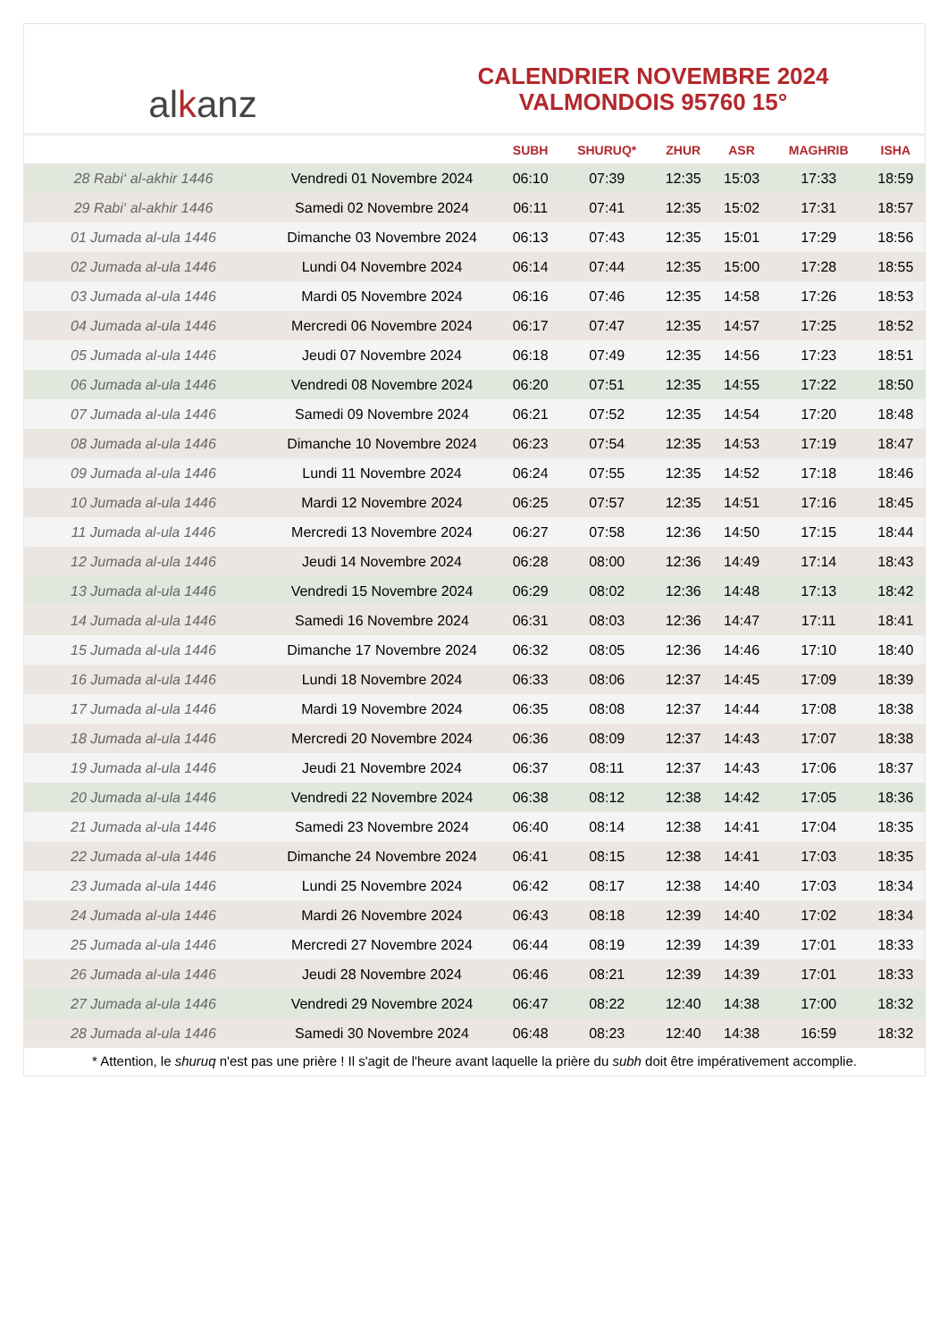al k anz
CALENDRIER NOVEMBRE 2024
VALMONDOIS 95760 15°
| | | SUBH | SHURUQ* | ZHUR | ASR | MAGHRIB | ISHA |
| --- | --- | --- | --- | --- | --- | --- | --- |
| 28 Rabi‘ al-akhir 1446 | Vendredi 01 Novembre 2024 | 06:10 | 07:39 | 12:35 | 15:03 | 17:33 | 18:59 |
| 29 Rabi‘ al-akhir 1446 | Samedi 02 Novembre 2024 | 06:11 | 07:41 | 12:35 | 15:02 | 17:31 | 18:57 |
| 01 Jumada al-ula 1446 | Dimanche 03 Novembre 2024 | 06:13 | 07:43 | 12:35 | 15:01 | 17:29 | 18:56 |
| 02 Jumada al-ula 1446 | Lundi 04 Novembre 2024 | 06:14 | 07:44 | 12:35 | 15:00 | 17:28 | 18:55 |
| 03 Jumada al-ula 1446 | Mardi 05 Novembre 2024 | 06:16 | 07:46 | 12:35 | 14:58 | 17:26 | 18:53 |
| 04 Jumada al-ula 1446 | Mercredi 06 Novembre 2024 | 06:17 | 07:47 | 12:35 | 14:57 | 17:25 | 18:52 |
| 05 Jumada al-ula 1446 | Jeudi 07 Novembre 2024 | 06:18 | 07:49 | 12:35 | 14:56 | 17:23 | 18:51 |
| 06 Jumada al-ula 1446 | Vendredi 08 Novembre 2024 | 06:20 | 07:51 | 12:35 | 14:55 | 17:22 | 18:50 |
| 07 Jumada al-ula 1446 | Samedi 09 Novembre 2024 | 06:21 | 07:52 | 12:35 | 14:54 | 17:20 | 18:48 |
| 08 Jumada al-ula 1446 | Dimanche 10 Novembre 2024 | 06:23 | 07:54 | 12:35 | 14:53 | 17:19 | 18:47 |
| 09 Jumada al-ula 1446 | Lundi 11 Novembre 2024 | 06:24 | 07:55 | 12:35 | 14:52 | 17:18 | 18:46 |
| 10 Jumada al-ula 1446 | Mardi 12 Novembre 2024 | 06:25 | 07:57 | 12:35 | 14:51 | 17:16 | 18:45 |
| 11 Jumada al-ula 1446 | Mercredi 13 Novembre 2024 | 06:27 | 07:58 | 12:36 | 14:50 | 17:15 | 18:44 |
| 12 Jumada al-ula 1446 | Jeudi 14 Novembre 2024 | 06:28 | 08:00 | 12:36 | 14:49 | 17:14 | 18:43 |
| 13 Jumada al-ula 1446 | Vendredi 15 Novembre 2024 | 06:29 | 08:02 | 12:36 | 14:48 | 17:13 | 18:42 |
| 14 Jumada al-ula 1446 | Samedi 16 Novembre 2024 | 06:31 | 08:03 | 12:36 | 14:47 | 17:11 | 18:41 |
| 15 Jumada al-ula 1446 | Dimanche 17 Novembre 2024 | 06:32 | 08:05 | 12:36 | 14:46 | 17:10 | 18:40 |
| 16 Jumada al-ula 1446 | Lundi 18 Novembre 2024 | 06:33 | 08:06 | 12:37 | 14:45 | 17:09 | 18:39 |
| 17 Jumada al-ula 1446 | Mardi 19 Novembre 2024 | 06:35 | 08:08 | 12:37 | 14:44 | 17:08 | 18:38 |
| 18 Jumada al-ula 1446 | Mercredi 20 Novembre 2024 | 06:36 | 08:09 | 12:37 | 14:43 | 17:07 | 18:38 |
| 19 Jumada al-ula 1446 | Jeudi 21 Novembre 2024 | 06:37 | 08:11 | 12:37 | 14:43 | 17:06 | 18:37 |
| 20 Jumada al-ula 1446 | Vendredi 22 Novembre 2024 | 06:38 | 08:12 | 12:38 | 14:42 | 17:05 | 18:36 |
| 21 Jumada al-ula 1446 | Samedi 23 Novembre 2024 | 06:40 | 08:14 | 12:38 | 14:41 | 17:04 | 18:35 |
| 22 Jumada al-ula 1446 | Dimanche 24 Novembre 2024 | 06:41 | 08:15 | 12:38 | 14:41 | 17:03 | 18:35 |
| 23 Jumada al-ula 1446 | Lundi 25 Novembre 2024 | 06:42 | 08:17 | 12:38 | 14:40 | 17:03 | 18:34 |
| 24 Jumada al-ula 1446 | Mardi 26 Novembre 2024 | 06:43 | 08:18 | 12:39 | 14:40 | 17:02 | 18:34 |
| 25 Jumada al-ula 1446 | Mercredi 27 Novembre 2024 | 06:44 | 08:19 | 12:39 | 14:39 | 17:01 | 18:33 |
| 26 Jumada al-ula 1446 | Jeudi 28 Novembre 2024 | 06:46 | 08:21 | 12:39 | 14:39 | 17:01 | 18:33 |
| 27 Jumada al-ula 1446 | Vendredi 29 Novembre 2024 | 06:47 | 08:22 | 12:40 | 14:38 | 17:00 | 18:32 |
| 28 Jumada al-ula 1446 | Samedi 30 Novembre 2024 | 06:48 | 08:23 | 12:40 | 14:38 | 16:59 | 18:32 |
* Attention, le shuruq n'est pas une prière ! Il s'agit de l'heure avant laquelle la prière du subh doit être impérativement accomplie.